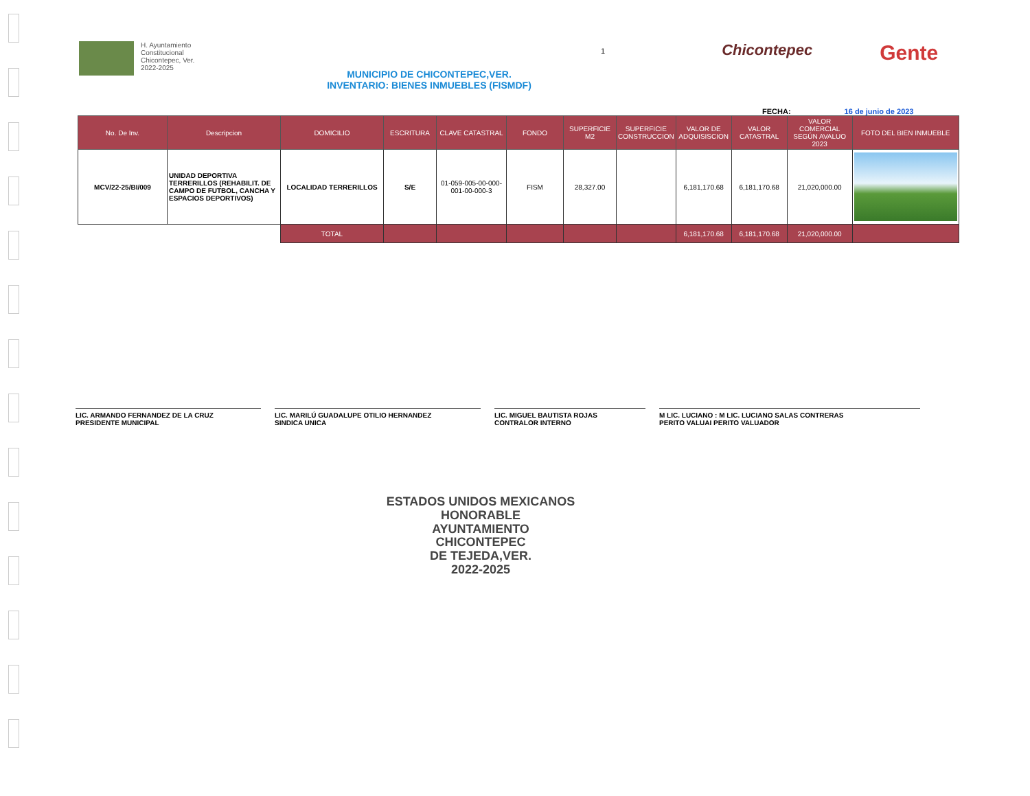H. Ayuntamiento
Constitucional
Chicontepec, Ver.
2022-2025
MUNICIPIO DE CHICONTEPEC,VER.
INVENTARIO: BIENES INMUEBLES (FISMDF)
1
Chicontepec
Gente
FECHA: 16 de junio de 2023
| No. De Inv. | Descripcion | DOMICILIO | ESCRITURA | CLAVE CATASTRAL | FONDO | SUPERFICIE M2 | SUPERFICIE CONSTRUCCION | VALOR DE ADQUISISCION | VALOR CATASTRAL | VALOR COMERCIAL SEGÚN AVALUO 2023 | FOTO DEL BIEN INMUEBLE |
| --- | --- | --- | --- | --- | --- | --- | --- | --- | --- | --- | --- |
| MCV/22-25/BI/009 | UNIDAD DEPORTIVA TERRERILLOS (REHABILIT. DE CAMPO DE FUTBOL, CANCHA Y ESPACIOS DEPORTIVOS) | LOCALIDAD TERRERILLOS | S/E | 01-059-005-00-000-001-00-000-3 | FISM | 28,327.00 | | 6,181,170.68 | 6,181,170.68 | 21,020,000.00 | |
| | | TOTAL | | | | | | 6,181,170.68 | 6,181,170.68 | 21,020,000.00 | |
LIC. ARMANDO FERNANDEZ DE LA CRUZ
PRESIDENTE MUNICIPAL
LIC. MARILÚ GUADALUPE OTILIO HERNANDEZ
SINDICA UNICA
LIC. MIGUEL BAUTISTA ROJAS
CONTRALOR INTERNO
M LIC. LUCIANO : M LIC. LUCIANO SALAS CONTRERAS
PERITO VALUAI PERITO VALUADOR
ESTADOS UNIDOS MEXICANOS
HONORABLE
AYUNTAMIENTO
CHICONTEPEC
DE TEJEDA,VER.
2022-2025